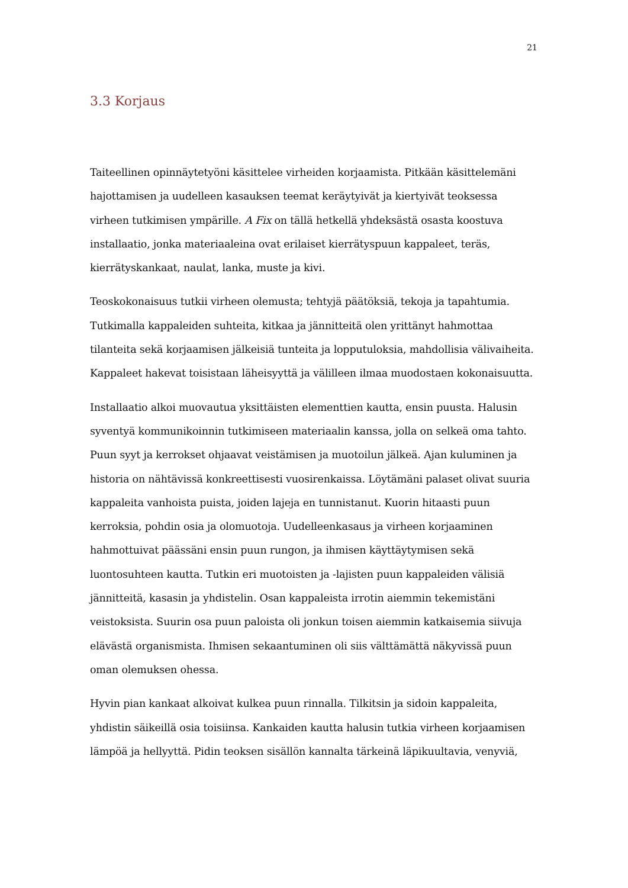21
3.3 Korjaus
Taiteellinen opinnäytetyöni käsittelee virheiden korjaamista. Pitkään käsittelemäni hajottamisen ja uudelleen kasauksen teemat keräytyivät ja kiertyivät teoksessa virheen tutkimisen ympärille. A Fix on tällä hetkellä yhdeksästä osasta koostuva installaatio, jonka materiaaleina ovat erilaiset kierrätyspuun kappaleet, teräs, kierrätyskankaat, naulat, lanka, muste ja kivi.
Teoskokonaisuus tutkii virheen olemusta; tehtyjä päätöksiä, tekoja ja tapahtumia. Tutkimalla kappaleiden suhteita, kitkaa ja jännitteitä olen yrittänyt hahmottaa tilanteita sekä korjaamisen jälkeisiä tunteita ja lopputuloksia, mahdollisia välivaiheita. Kappaleet hakevat toisistaan läheisyyttä ja välilleen ilmaa muodostaen kokonaisuutta.
Installaatio alkoi muovautua yksittäisten elementtien kautta, ensin puusta. Halusin syventyä kommunikoinnin tutkimiseen materiaalin kanssa, jolla on selkeä oma tahto. Puun syyt ja kerrokset ohjaavat veistämisen ja muotoilun jälkeä. Ajan kuluminen ja historia on nähtävissä konkreettisesti vuosirenkaissa. Löytämäni palaset olivat suuria kappaleita vanhoista puista, joiden lajeja en tunnistanut. Kuorin hitaasti puun kerroksia, pohdin osia ja olomuotoja. Uudelleenkasaus ja virheen korjaaminen hahmottuivat päässäni ensin puun rungon, ja ihmisen käyttäytymisen sekä luontosuhteen kautta. Tutkin eri muotoisten ja -lajisten puun kappaleiden välisiä jännitteitä, kasasin ja yhdistelin. Osan kappaleista irrotin aiemmin tekemistäni veistoksista. Suurin osa puun paloista oli jonkun toisen aiemmin katkaisemia siivuja elävästä organismista. Ihmisen sekaantuminen oli siis välttämättä näkyvissä puun oman olemuksen ohessa.
Hyvin pian kankaat alkoivat kulkea puun rinnalla. Tilkitsin ja sidoin kappaleita, yhdistin säikeillä osia toisiinsa. Kankaiden kautta halusin tutkia virheen korjaamisen lämpöä ja hellyyttä. Pidin teoksen sisällön kannalta tärkeinä läpikuultavia, venyviä,